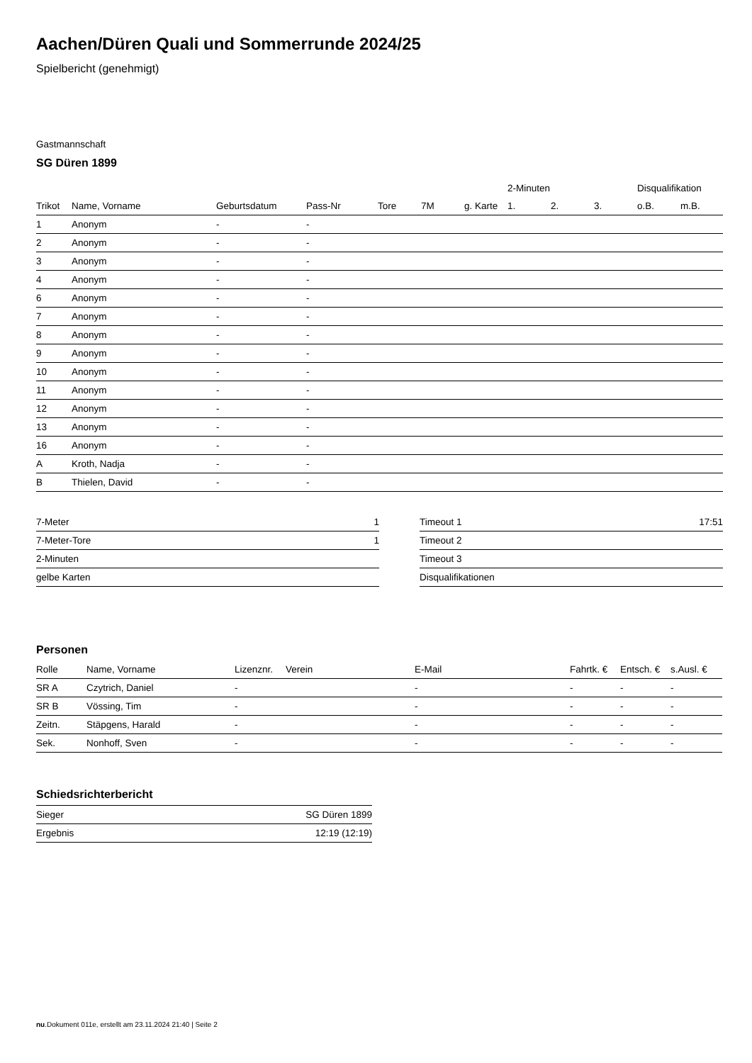Aachen/Düren Quali und Sommerrunde 2024/25
Spielbericht (genehmigt)
Gastmannschaft
SG Düren 1899
| | | | | | | | 2-Minuten | | | Disqualifikation | |
| --- | --- | --- | --- | --- | --- | --- | --- | --- | --- | --- | --- |
| Trikot | Name, Vorname | Geburtsdatum | Pass-Nr | Tore | 7M | g. Karte | 1. | 2. | 3. | o.B. | m.B. |
| 1 | Anonym | - | - | | | | | | | | |
| 2 | Anonym | - | - | | | | | | | | |
| 3 | Anonym | - | - | | | | | | | | |
| 4 | Anonym | - | - | | | | | | | | |
| 6 | Anonym | - | - | | | | | | | | |
| 7 | Anonym | - | - | | | | | | | | |
| 8 | Anonym | - | - | | | | | | | | |
| 9 | Anonym | - | - | | | | | | | | |
| 10 | Anonym | - | - | | | | | | | | |
| 11 | Anonym | - | - | | | | | | | | |
| 12 | Anonym | - | - | | | | | | | | |
| 13 | Anonym | - | - | | | | | | | | |
| 16 | Anonym | - | - | | | | | | | | |
| A | Kroth, Nadja | - | - | | | | | | | | |
| B | Thielen, David | - | - | | | | | | | | |
| 7-Meter | 1 |
| 7-Meter-Tore | 1 |
| 2-Minuten | |
| gelbe Karten | |
| Timeout 1 | 17:51 |
| Timeout 2 | |
| Timeout 3 | |
| Disqualifikationen | |
Personen
| Rolle | Name, Vorname | Lizenznr. | Verein | E-Mail | Fahrtk. € | Entsch. € | s.Ausl. € |
| --- | --- | --- | --- | --- | --- | --- | --- |
| SR A | Czytrich, Daniel | - | | - | - | - | - |
| SR B | Vössing, Tim | - | | - | - | - | - |
| Zeitn. | Stäpgens, Harald | - | | - | - | - | - |
| Sek. | Nonhoff, Sven | - | | - | - | - | - |
Schiedsrichterbericht
| Sieger | SG Düren 1899 |
| Ergebnis | 12:19 (12:19) |
nu.Dokument 011e, erstellt am 23.11.2024 21:40 | Seite 2